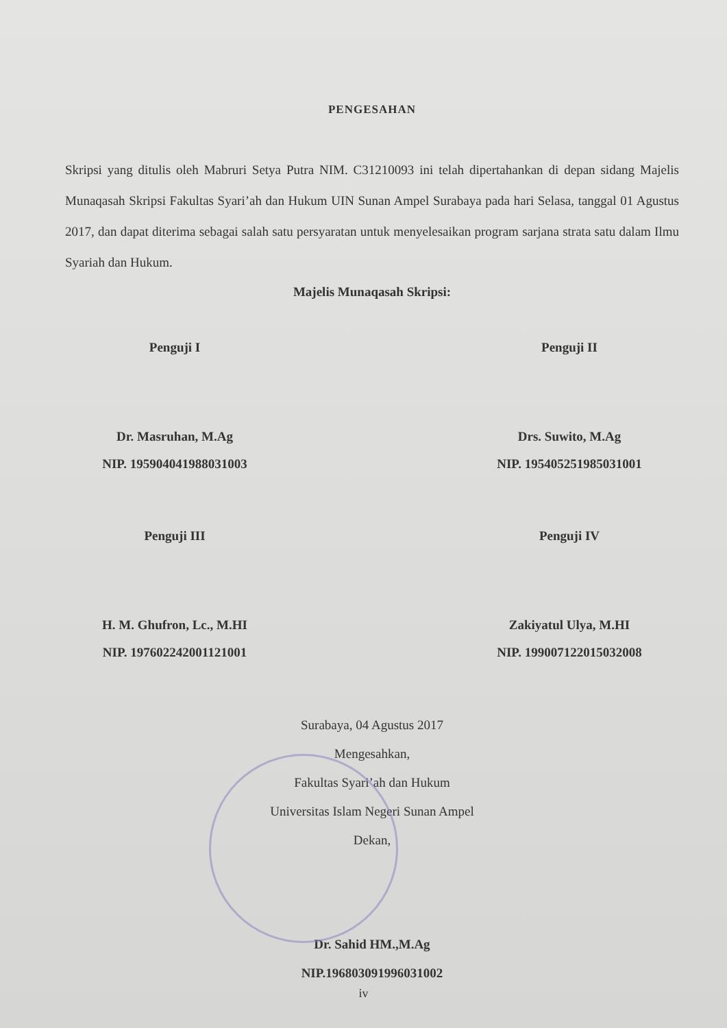PENGESAHAN
Skripsi yang ditulis oleh Mabruri Setya Putra NIM. C31210093 ini telah dipertahankan di depan sidang Majelis Munaqasah Skripsi Fakultas Syari’ah dan Hukum UIN Sunan Ampel Surabaya pada hari Selasa, tanggal 01 Agustus 2017, dan dapat diterima sebagai salah satu persyaratan untuk menyelesaikan program sarjana strata satu dalam Ilmu Syariah dan Hukum.
Majelis Munaqasah Skripsi:
Penguji I
Dr. Masruhan, M.Ag
NIP. 195904041988031003
Penguji II
Drs. Suwito, M.Ag
NIP. 195405251985031001
Penguji III
H. M. Ghufron, Lc., M.HI
NIP. 197602242001121001
Penguji IV
Zakiyatul Ulya, M.HI
NIP. 199007122015032008
Surabaya, 04 Agustus 2017
Mengesahkan,
Fakultas Syari’ah dan Hukum
Universitas Islam Negeri Sunan Ampel
Dekan,
Dr. Sahid HM.,M.Ag
NIP.196803091996031002
iv